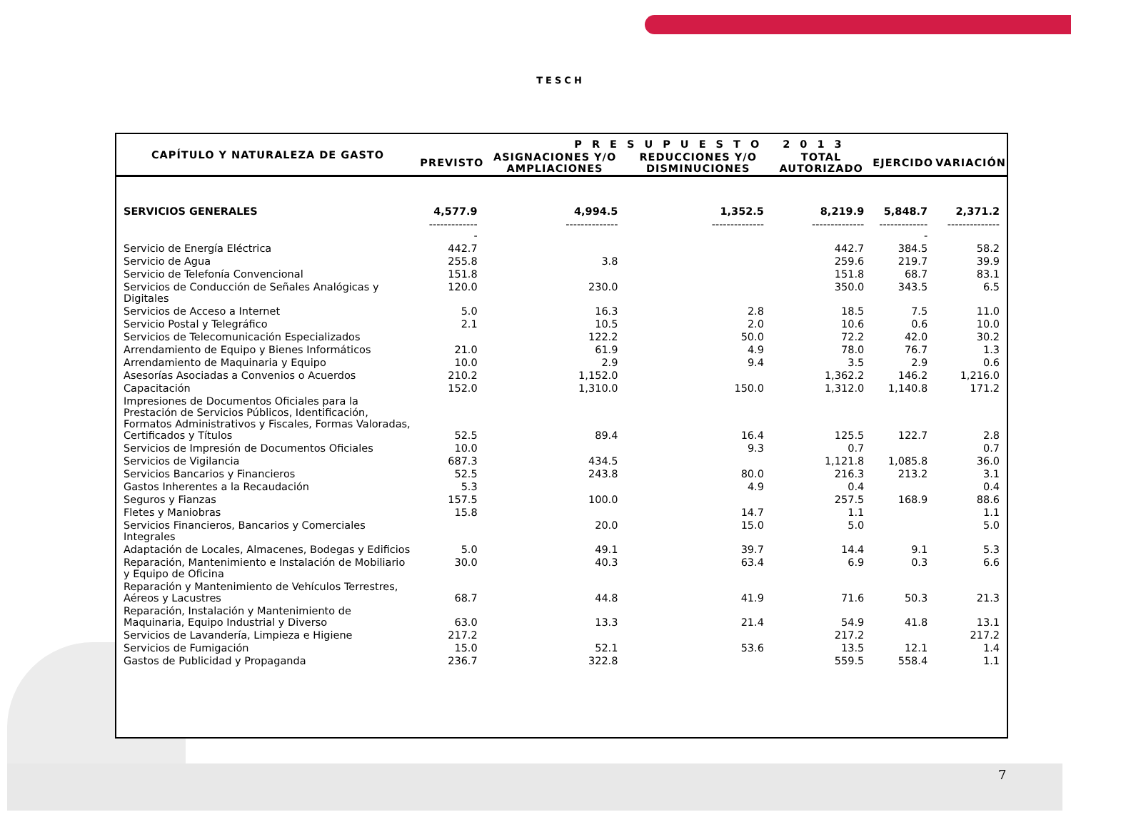TESCH
| CAPÍTULO Y NATURALEZA DE GASTO | PRESUPUESTO 2013 | | | | | |
| --- | --- | --- | --- | --- | --- | --- |
| | PREVISTO | ASIGNACIONES Y/O AMPLIACIONES | REDUCCIONES Y/O DISMINUCIONES | TOTAL AUTORIZADO | EJERCIDO | VARIACIÓN |
| SERVICIOS GENERALES | 4,577.9 | 4,994.5 | 1,352.5 | 8,219.9 | 5,848.7 | 2,371.2 |
| | -------------- | -------------- | -------------- | -------------- | -------------- | -------------- |
| Servicio de Energía Eléctrica | 442.7 | | | 442.7 | 384.5 | 58.2 |
| Servicio de Agua | 255.8 | 3.8 | | 259.6 | 219.7 | 39.9 |
| Servicio de Telefonía Convencional | 151.8 | | | 151.8 | 68.7 | 83.1 |
| Servicios de Conducción de Señales Analógicas y Digitales | 120.0 | 230.0 | | 350.0 | 343.5 | 6.5 |
| Servicios de Acceso a Internet | 5.0 | 16.3 | 2.8 | 18.5 | 7.5 | 11.0 |
| Servicio Postal y Telegráfico | 2.1 | 10.5 | 2.0 | 10.6 | 0.6 | 10.0 |
| Servicios de Telecomunicación Especializados | | 122.2 | 50.0 | 72.2 | 42.0 | 30.2 |
| Arrendamiento de Equipo y Bienes Informáticos | 21.0 | 61.9 | 4.9 | 78.0 | 76.7 | 1.3 |
| Arrendamiento de Maquinaria y Equipo | 10.0 | 2.9 | 9.4 | 3.5 | 2.9 | 0.6 |
| Asesorías Asociadas a Convenios o Acuerdos | 210.2 | 1,152.0 | | 1,362.2 | 146.2 | 1,216.0 |
| Capacitación | 152.0 | 1,310.0 | 150.0 | 1,312.0 | 1,140.8 | 171.2 |
| Impresiones de Documentos Oficiales para la Prestación de Servicios Públicos, Identificación, Formatos Administrativos y Fiscales, Formas Valoradas, Certificados y Títulos | 52.5 | 89.4 | 16.4 | 125.5 | 122.7 | 2.8 |
| Servicios de Impresión de Documentos Oficiales | 10.0 | | 9.3 | 0.7 | | 0.7 |
| Servicios de Vigilancia | 687.3 | 434.5 | | 1,121.8 | 1,085.8 | 36.0 |
| Servicios Bancarios y Financieros | 52.5 | 243.8 | 80.0 | 216.3 | 213.2 | 3.1 |
| Gastos Inherentes a la Recaudación | 5.3 | | 4.9 | 0.4 | | 0.4 |
| Seguros y Fianzas | 157.5 | 100.0 | | 257.5 | 168.9 | 88.6 |
| Fletes y Maniobras | 15.8 | | 14.7 | 1.1 | | 1.1 |
| Servicios Financieros, Bancarios y Comerciales Integrales | | 20.0 | 15.0 | 5.0 | | 5.0 |
| Adaptación de Locales, Almacenes, Bodegas y Edificios | 5.0 | 49.1 | 39.7 | 14.4 | 9.1 | 5.3 |
| Reparación, Mantenimiento e Instalación de Mobiliario y Equipo de Oficina | 30.0 | 40.3 | 63.4 | 6.9 | 0.3 | 6.6 |
| Reparación y Mantenimiento de Vehículos Terrestres, Aéreos y Lacustres | 68.7 | 44.8 | 41.9 | 71.6 | 50.3 | 21.3 |
| Reparación, Instalación y Mantenimiento de Maquinaria, Equipo Industrial y Diverso | 63.0 | 13.3 | 21.4 | 54.9 | 41.8 | 13.1 |
| Servicios de Lavandería, Limpieza e Higiene | 217.2 | | | 217.2 | | 217.2 |
| Servicios de Fumigación | 15.0 | 52.1 | 53.6 | 13.5 | 12.1 | 1.4 |
| Gastos de Publicidad y Propaganda | 236.7 | 322.8 | | 559.5 | 558.4 | 1.1 |
7